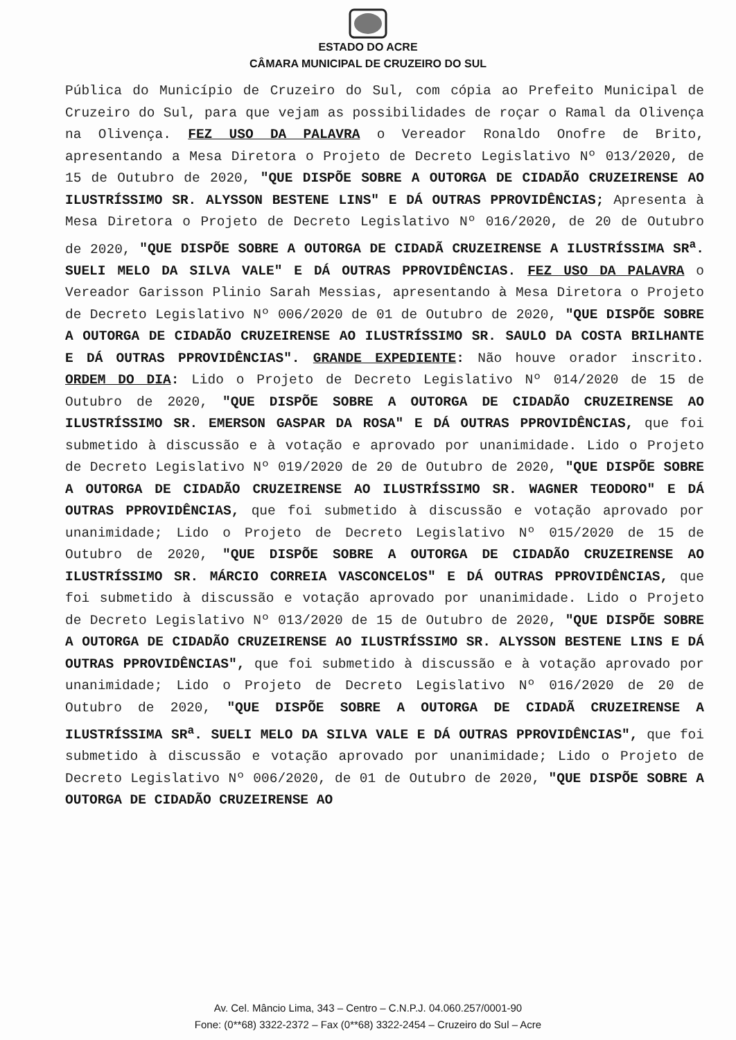ESTADO DO ACRE
CÂMARA MUNICIPAL DE CRUZEIRO DO SUL
Pública do Município de Cruzeiro do Sul, com cópia ao Prefeito Municipal de Cruzeiro do Sul, para que vejam as possibilidades de roçar o Ramal da Olivença na Olivença. FEZ USO DA PALAVRA o Vereador Ronaldo Onofre de Brito, apresentando a Mesa Diretora o Projeto de Decreto Legislativo Nº 013/2020, de 15 de Outubro de 2020, "QUE DISPÕE SOBRE A OUTORGA DE CIDADÃO CRUZEIRENSE AO ILUSTRÍSSIMO SR. ALYSSON BESTENE LINS" E DÁ OUTRAS PPROVIDÊNCIAS; Apresenta à Mesa Diretora o Projeto de Decreto Legislativo Nº 016/2020, de 20 de Outubro de 2020, "QUE DISPÕE SOBRE A OUTORGA DE CIDADÃ CRUZEIRENSE A ILUSTRÍSSIMA SR<sup>a</sup>. SUELI MELO DA SILVA VALE" E DÁ OUTRAS PPROVIDÊNCIAS. FEZ USO DA PALAVRA o Vereador Garisson Plinio Sarah Messias, apresentando à Mesa Diretora o Projeto de Decreto Legislativo Nº 006/2020 de 01 de Outubro de 2020, "QUE DISPÕE SOBRE A OUTORGA DE CIDADÃO CRUZEIRENSE AO ILUSTRÍSSIMO SR. SAULO DA COSTA BRILHANTE E DÁ OUTRAS PPROVIDÊNCIAS". GRANDE EXPEDIENTE: Não houve orador inscrito. ORDEM DO DIA: Lido o Projeto de Decreto Legislativo Nº 014/2020 de 15 de Outubro de 2020, "QUE DISPÕE SOBRE A OUTORGA DE CIDADÃO CRUZEIRENSE AO ILUSTRÍSSIMO SR. EMERSON GASPAR DA ROSA" E DÁ OUTRAS PPROVIDÊNCIAS, que foi submetido à discussão e à votação e aprovado por unanimidade. Lido o Projeto de Decreto Legislativo Nº 019/2020 de 20 de Outubro de 2020, "QUE DISPÕE SOBRE A OUTORGA DE CIDADÃO CRUZEIRENSE AO ILUSTRÍSSIMO SR. WAGNER TEODORO" E DÁ OUTRAS PPROVIDÊNCIAS, que foi submetido à discussão e votação aprovado por unanimidade; Lido o Projeto de Decreto Legislativo Nº 015/2020 de 15 de Outubro de 2020, "QUE DISPÕE SOBRE A OUTORGA DE CIDADÃO CRUZEIRENSE AO ILUSTRÍSSIMO SR. MÁRCIO CORREIA VASCONCELOS" E DÁ OUTRAS PPROVIDÊNCIAS, que foi submetido à discussão e votação aprovado por unanimidade. Lido o Projeto de Decreto Legislativo Nº 013/2020 de 15 de Outubro de 2020, "QUE DISPÕE SOBRE A OUTORGA DE CIDADÃO CRUZEIRENSE AO ILUSTRÍSSIMO SR. ALYSSON BESTENE LINS E DÁ OUTRAS PPROVIDÊNCIAS", que foi submetido à discussão e à votação aprovado por unanimidade; Lido o Projeto de Decreto Legislativo Nº 016/2020 de 20 de Outubro de 2020, "QUE DISPÕE SOBRE A OUTORGA DE CIDADÃ CRUZEIRENSE A ILUSTRÍSSIMA SR<sup>a</sup>. SUELI MELO DA SILVA VALE E DÁ OUTRAS PPROVIDÊNCIAS", que foi submetido à discussão e votação aprovado por unanimidade; Lido o Projeto de Decreto Legislativo Nº 006/2020, de 01 de Outubro de 2020, "QUE DISPÕE SOBRE A OUTORGA DE CIDADÃO CRUZEIRENSE AO
Av. Cel. Mâncio Lima, 343 – Centro – C.N.P.J. 04.060.257/0001-90
Fone: (0**68) 3322-2372 – Fax (0**68) 3322-2454 – Cruzeiro do Sul – Acre